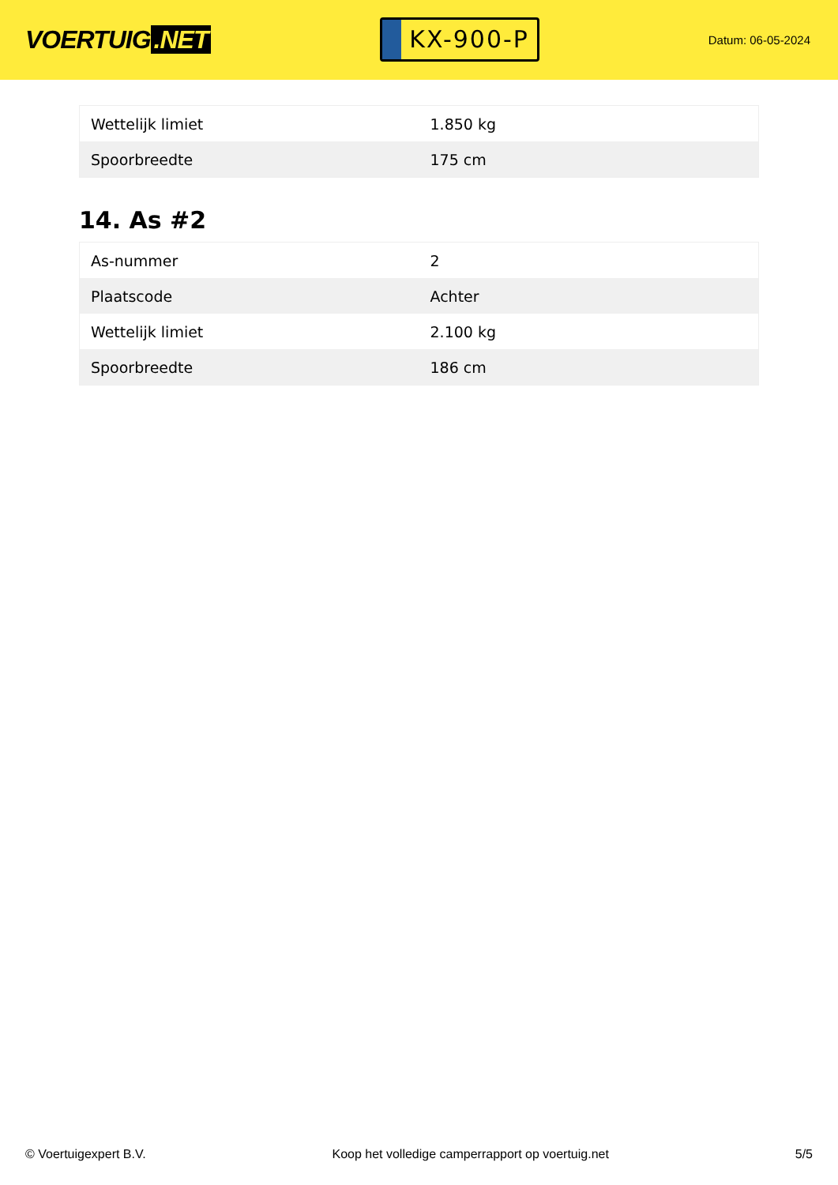VOERTUIG.NET
KX-900-P
Datum: 06-05-2024
| Wettelijk limiet | 1.850 kg |
| Spoorbreedte | 175 cm |
14. As #2
| As-nummer | 2 |
| Plaatscode | Achter |
| Wettelijk limiet | 2.100 kg |
| Spoorbreedte | 186 cm |
© Voertuigexpert B.V. Koop het volledige camperrapport op voertuig.net 5/5